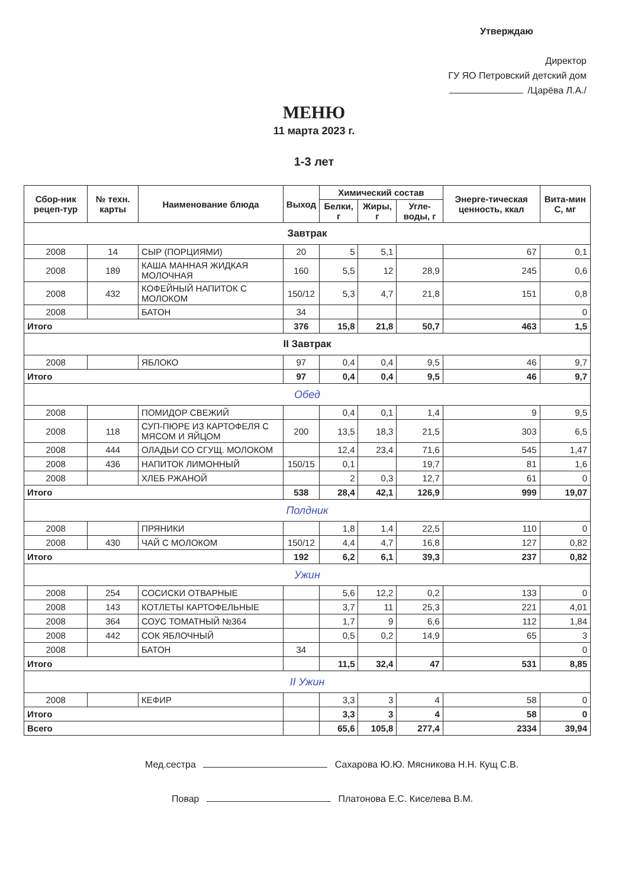Утверждаю
Директор
ГУ ЯО Петровский детский дом
/Царёва Л.А./
МЕНЮ
11 марта 2023 г.
1-3 лет
| Сбор-ник рецеп-тур | № техн. карты | Наименование блюда | Выход | Химический состав | | | Энерге-тическая ценность, ккал | Вита-мин С, мг |
| --- | --- | --- | --- | --- | --- | --- | --- | --- |
| | | | | Белки, г | Жиры, г | Угле-воды, г | | |
| Завтрак | | | | | | | | |
| 2008 | 14 | СЫР (ПОРЦИЯМИ) | 20 | 5 | 5,1 | | 67 | 0,1 |
| 2008 | 189 | КАША МАННАЯ ЖИДКАЯ МОЛОЧНАЯ | 160 | 5,5 | 12 | 28,9 | 245 | 0,6 |
| 2008 | 432 | КОФЕЙНЫЙ НАПИТОК С МОЛОКОМ | 150/12 | 5,3 | 4,7 | 21,8 | 151 | 0,8 |
| 2008 | | БАТОН | 34 | | | | | 0 |
| Итого | | | 376 | 15,8 | 21,8 | 50,7 | 463 | 1,5 |
| II Завтрак | | | | | | | | |
| 2008 | | ЯБЛОКО | 97 | 0,4 | 0,4 | 9,5 | 46 | 9,7 |
| Итого | | | 97 | 0,4 | 0,4 | 9,5 | 46 | 9,7 |
| Обед | | | | | | | | |
| 2008 | | ПОМИДОР СВЕЖИЙ | | 0,4 | 0,1 | 1,4 | 9 | 9,5 |
| 2008 | 118 | СУП-ПЮРЕ ИЗ КАРТОФЕЛЯ С МЯСОМ И ЯЙЦОМ | 200 | 13,5 | 18,3 | 21,5 | 303 | 6,5 |
| 2008 | 444 | ОЛАДЬИ СО СГУЩ. МОЛОКОМ | | 12,4 | 23,4 | 71,6 | 545 | 1,47 |
| 2008 | 436 | НАПИТОК ЛИМОННЫЙ | 150/15 | 0,1 | | 19,7 | 81 | 1,6 |
| 2008 | | ХЛЕБ РЖАНОЙ | | 2 | 0,3 | 12,7 | 61 | 0 |
| Итого | | | 538 | 28,4 | 42,1 | 126,9 | 999 | 19,07 |
| Полдник | | | | | | | | |
| 2008 | | ПРЯНИКИ | | 1,8 | 1,4 | 22,5 | 110 | 0 |
| 2008 | 430 | ЧАЙ С МОЛОКОМ | 150/12 | 4,4 | 4,7 | 16,8 | 127 | 0,82 |
| Итого | | | 192 | 6,2 | 6,1 | 39,3 | 237 | 0,82 |
| Ужин | | | | | | | | |
| 2008 | 254 | СОСИСКИ ОТВАРНЫЕ | | 5,6 | 12,2 | 0,2 | 133 | 0 |
| 2008 | 143 | КОТЛЕТЫ КАРТОФЕЛЬНЫЕ | | 3,7 | 11 | 25,3 | 221 | 4,01 |
| 2008 | 364 | СОУС ТОМАТНЫЙ №364 | | 1,7 | 9 | 6,6 | 112 | 1,84 |
| 2008 | 442 | СОК ЯБЛОЧНЫЙ | | 0,5 | 0,2 | 14,9 | 65 | 3 |
| 2008 | | БАТОН | 34 | | | | | 0 |
| Итого | | | | 11,5 | 32,4 | 47 | 531 | 8,85 |
| II Ужин | | | | | | | | |
| 2008 | | КЕФИР | | 3,3 | 3 | 4 | 58 | 0 |
| Итого | | | | 3,3 | 3 | 4 | 58 | 0 |
| Всего | | | | 65,6 | 105,8 | 277,4 | 2334 | 39,94 |
Мед.сестра Сахарова Ю.Ю. Мясникова Н.Н. Кущ С.В.
Повар Платонова Е.С. Киселева В.М.